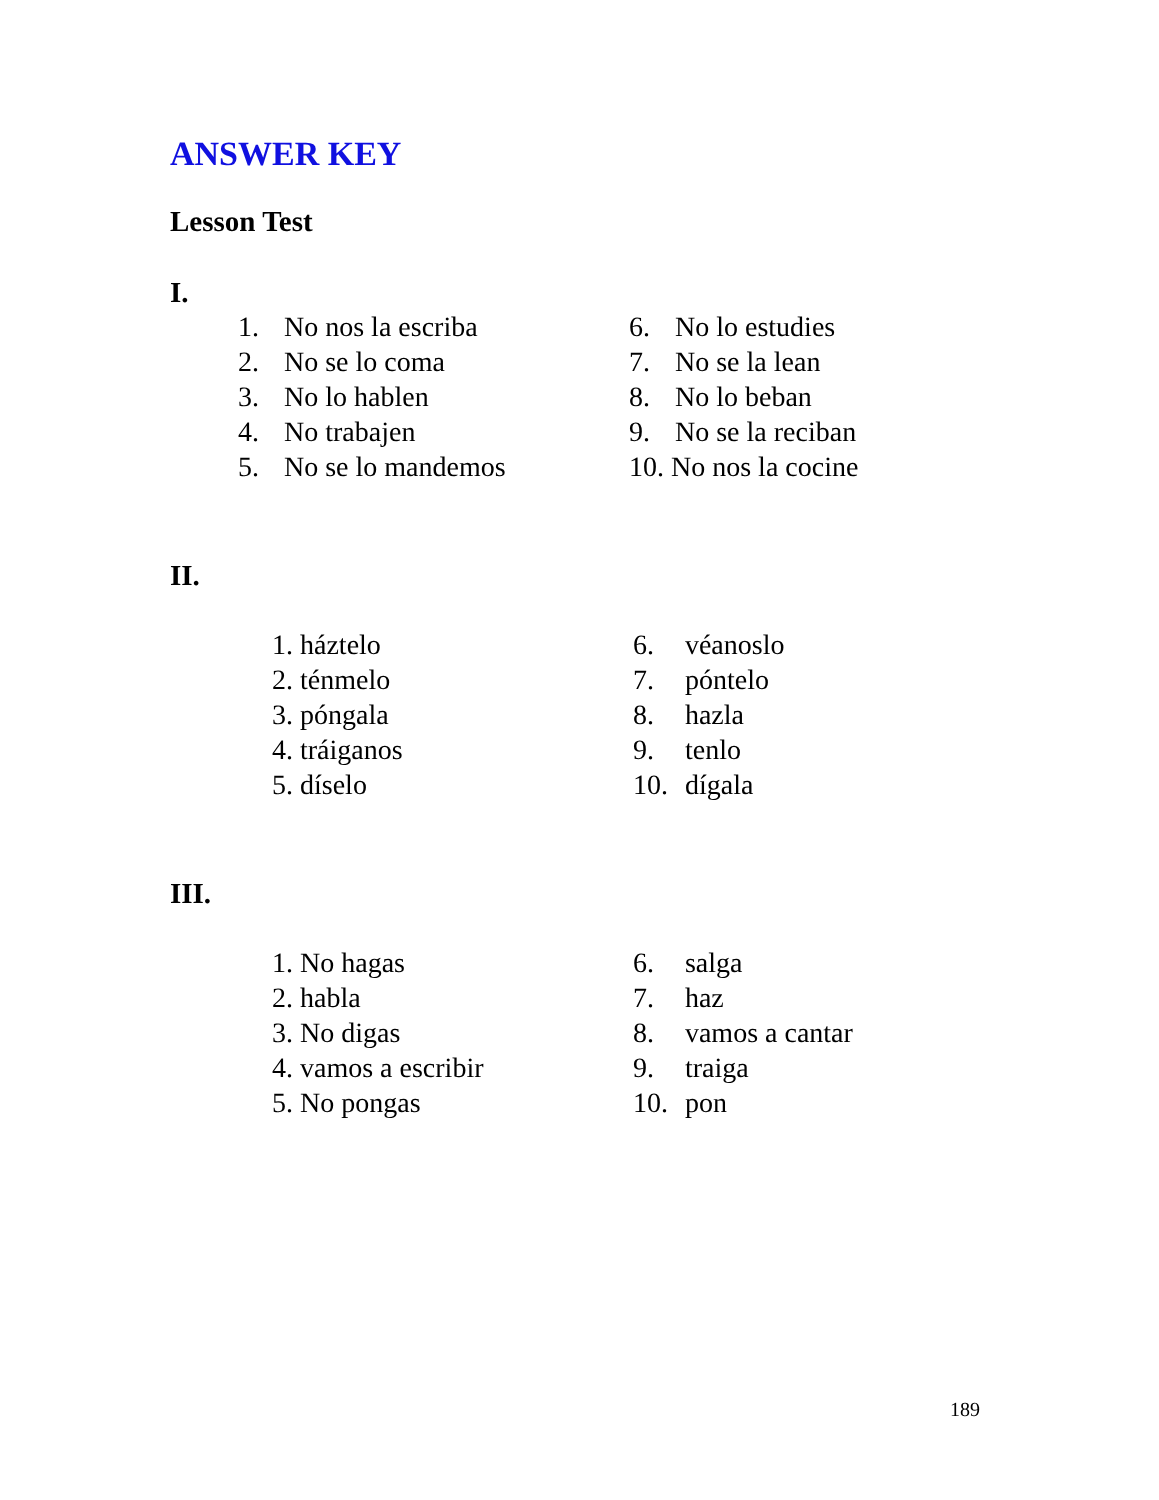ANSWER KEY
Lesson Test
I.
1. No nos la escriba
2. No se lo coma
3. No lo hablen
4. No trabajen
5. No se lo mandemos
6. No lo estudies
7. No se la lean
8. No lo beban
9. No se la reciban
10. No nos la cocine
II.
1. háztelo
2. ténmelo
3. póngala
4. tráiganos
5. díselo
6. véanoslo
7. póntelo
8. hazla
9. tenlo
10. dígala
III.
1. No hagas
2. habla
3. No digas
4. vamos a escribir
5. No pongas
6. salga
7. haz
8. vamos a cantar
9. traiga
10. pon
189